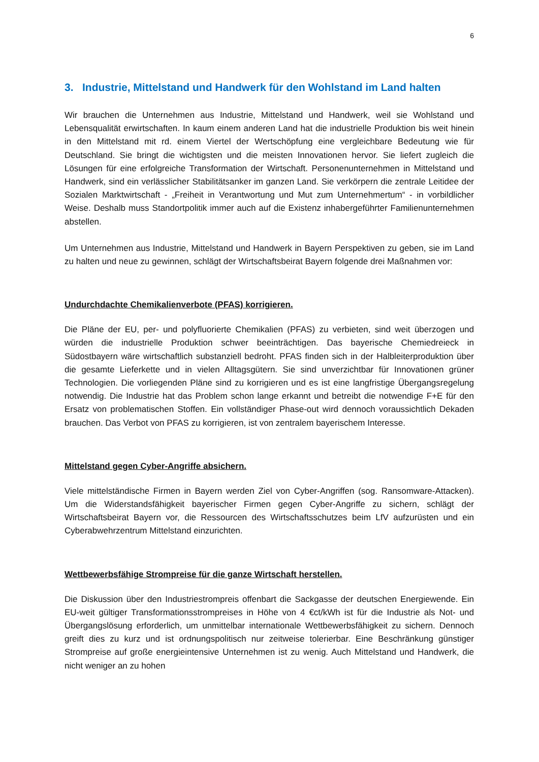6
3. Industrie, Mittelstand und Handwerk für den Wohlstand im Land halten
Wir brauchen die Unternehmen aus Industrie, Mittelstand und Handwerk, weil sie Wohlstand und Lebensqualität erwirtschaften. In kaum einem anderen Land hat die industrielle Produktion bis weit hinein in den Mittelstand mit rd. einem Viertel der Wertschöpfung eine vergleichbare Bedeutung wie für Deutschland. Sie bringt die wichtigsten und die meisten Innovationen hervor. Sie liefert zugleich die Lösungen für eine erfolgreiche Transformation der Wirtschaft. Personenunternehmen in Mittelstand und Handwerk, sind ein verlässlicher Stabilitätsanker im ganzen Land. Sie verkörpern die zentrale Leitidee der Sozialen Marktwirtschaft - „Freiheit in Verantwortung und Mut zum Unternehmertum“ - in vorbildlicher Weise. Deshalb muss Standortpolitik immer auch auf die Existenz inhabergeführter Familienunternehmen abstellen.
Um Unternehmen aus Industrie, Mittelstand und Handwerk in Bayern Perspektiven zu geben, sie im Land zu halten und neue zu gewinnen, schlägt der Wirtschaftsbeirat Bayern folgende drei Maßnahmen vor:
Undurchdachte Chemikalienverbote (PFAS) korrigieren.
Die Pläne der EU, per- und polyfluorierte Chemikalien (PFAS) zu verbieten, sind weit überzogen und würden die industrielle Produktion schwer beeinträchtigen. Das bayerische Chemiedreieck in Südostbayern wäre wirtschaftlich substanziell bedroht. PFAS finden sich in der Halbleiterproduktion über die gesamte Lieferkette und in vielen Alltagsgütern. Sie sind unverzichtbar für Innovationen grüner Technologien. Die vorliegenden Pläne sind zu korrigieren und es ist eine langfristige Übergangsregelung notwendig. Die Industrie hat das Problem schon lange erkannt und betreibt die notwendige F+E für den Ersatz von problematischen Stoffen. Ein vollständiger Phase-out wird dennoch voraussichtlich Dekaden brauchen. Das Verbot von PFAS zu korrigieren, ist von zentralem bayerischem Interesse.
Mittelstand gegen Cyber-Angriffe absichern.
Viele mittelständische Firmen in Bayern werden Ziel von Cyber-Angriffen (sog. Ransomware-Attacken). Um die Widerstandsfähigkeit bayerischer Firmen gegen Cyber-Angriffe zu sichern, schlägt der Wirtschaftsbeirat Bayern vor, die Ressourcen des Wirtschaftsschutzes beim LfV aufzurüsten und ein Cyberabwehrzentrum Mittelstand einzurichten.
Wettbewerbsfähige Strompreise für die ganze Wirtschaft herstellen.
Die Diskussion über den Industriestrompreis offenbart die Sackgasse der deutschen Energiewende. Ein EU-weit gültiger Transformationsstrompreises in Höhe von 4 €ct/kWh ist für die Industrie als Not- und Übergangslösung erforderlich, um unmittelbar internationale Wettbewerbsfähigkeit zu sichern. Dennoch greift dies zu kurz und ist ordnungspolitisch nur zeitweise tolerierbar. Eine Beschränkung günstiger Strompreise auf große energieintensive Unternehmen ist zu wenig. Auch Mittelstand und Handwerk, die nicht weniger an zu hohen